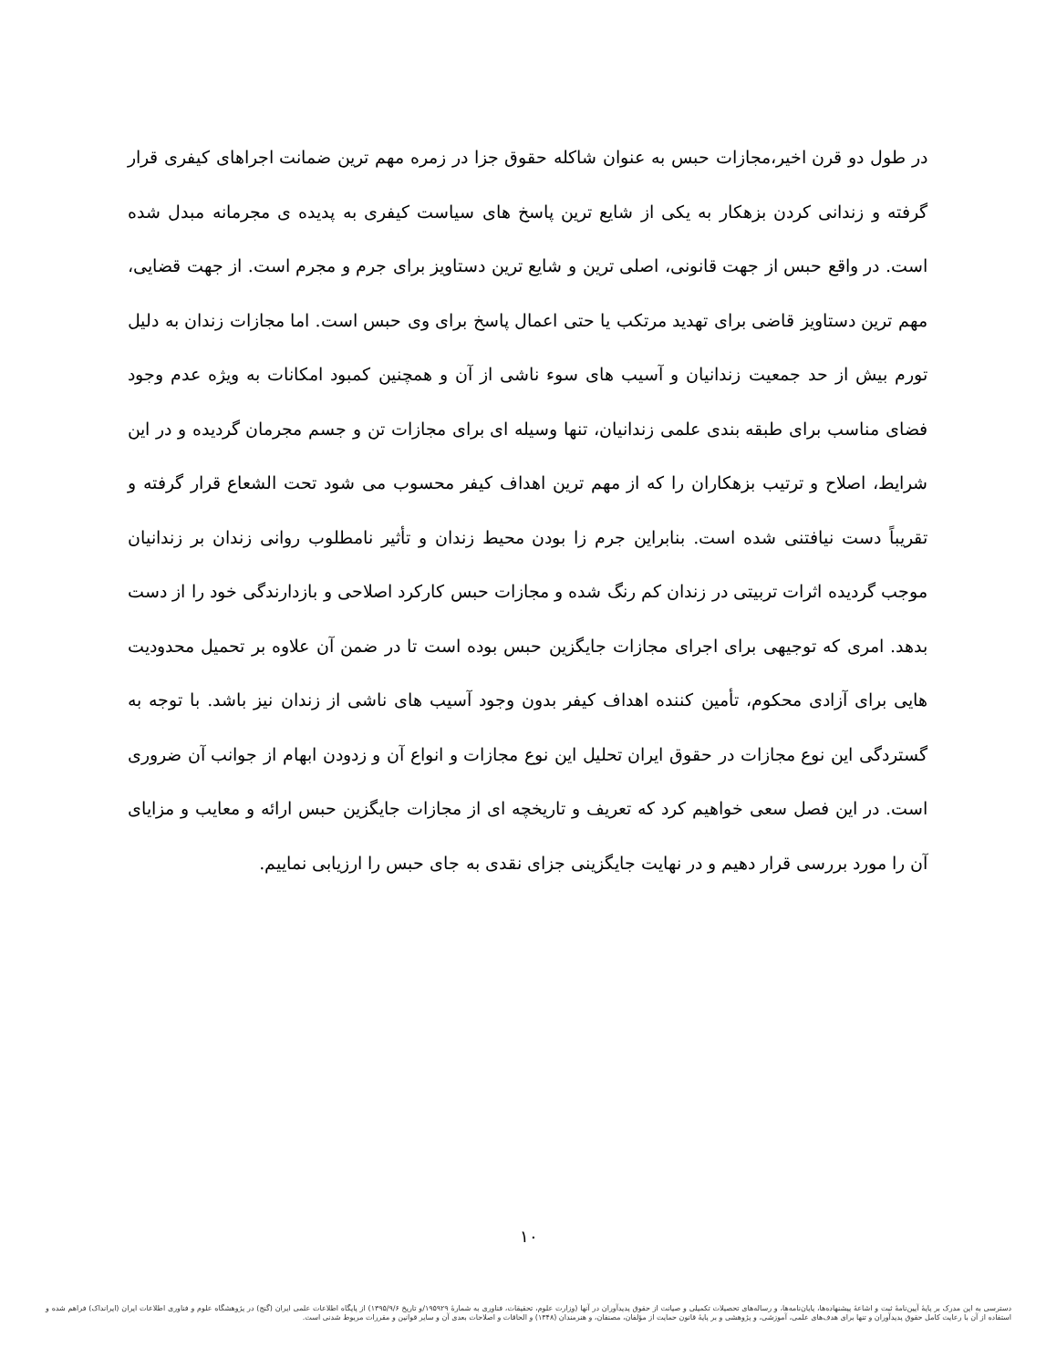در طول دو قرن اخیر،مجازات حبس به عنوان شاکله حقوق جزا در زمره مهم ترین ضمانت اجراهای کیفری قرار گرفته و زندانی کردن بزهکار به یکی از شایع ترین پاسخ های سیاست کیفری به پدیده ی مجرمانه مبدل شده است. در واقع حبس از جهت قانونی، اصلی ترین و شایع ترین دستاویز برای جرم و مجرم است. از جهت قضایی، مهم ترین دستاویز قاضی برای تهدید مرتکب یا حتی اعمال پاسخ برای وی حبس است. اما مجازات زندان به دلیل تورم بیش از حد جمعیت زندانیان و آسیب های سوء ناشی از آن و همچنین کمبود امکانات به ویژه عدم وجود فضای مناسب برای طبقه بندی علمی زندانیان، تنها وسیله ای برای مجازات تن و جسم مجرمان گردیده و در این شرایط، اصلاح و ترتیب بزهکاران را که از مهم ترین اهداف کیفر محسوب می شود تحت الشعاع قرار گرفته و تقریباً دست نیافتنی شده است. بنابراین جرم زا بودن محیط زندان و تأثیر نامطلوب روانی زندان بر زندانیان موجب گردیده اثرات تربیتی در زندان کم رنگ شده و مجازات حبس کارکرد اصلاحی و بازدارندگی خود را از دست بدهد. امری که توجیهی برای اجرای مجازات جایگزین حبس بوده است تا در ضمن آن علاوه بر تحمیل محدودیت هایی برای آزادی محکوم، تأمین کننده اهداف کیفر بدون وجود آسیب های ناشی از زندان نیز باشد. با توجه به گستردگی این نوع مجازات در حقوق ایران تحلیل این نوع مجازات و انواع آن و زدودن ابهام از جوانب آن ضروری است. در این فصل سعی خواهیم کرد که تعریف و تاریخچه ای از مجازات جایگزین حبس ارائه و معایب و مزایای آن را مورد بررسی قرار دهیم و در نهایت جایگزینی جزای نقدی به جای حبس را ارزیابی نماییم.
۱۰
دسترسی به این مدرک بر پایهٔ آیین‌نامهٔ ثبت و اشاعهٔ پیشنهاده‌ها، پایان‌نامه‌ها، و رساله‌های تحصیلات تکمیلی و صیانت از حقوق پدیدآوران در آنها (وزارت علوم، تحقیقات، فناوری به شمارهٔ ۱۹۵۹۲۹/و تاریخ ۱۳۹۵/۹/۶) از پایگاه اطلاعات علمی ایران (گنج) در پژوهشگاه علوم و فناوری اطلاعات ایران (ایرانداک) فراهم شده و استفاده از آن با رعایت کامل حقوق پدیدآوران و تنها برای هدف‌های علمی، آموزشی، و پژوهشی و بر پایهٔ قانون حمایت از مؤلفان، مصنفان، و هنرمندان (۱۳۴۸) و الحاقات و اصلاحات بعدی آن و سایر قوانین و مقررات مربوط شدنی است.